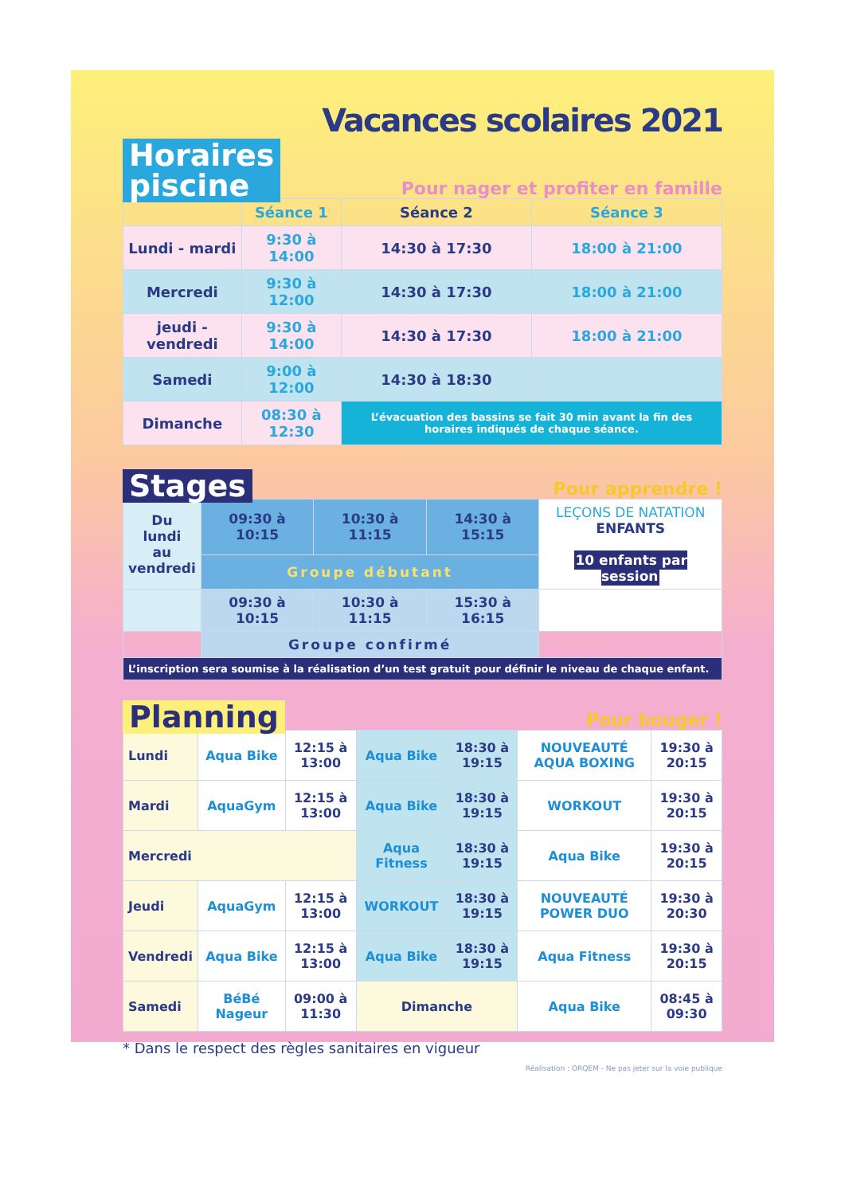Vacances scolaires 2021
Horaires
piscine
Pour nager et profiter en famille
| | Séance 1 | Séance 2 | Séance 3 |
| --- | --- | --- | --- |
| Lundi - mardi | 9:30 à 14:00 | 14:30 à 17:30 | 18:00 à 21:00 |
| Mercredi | 9:30 à 12:00 | 14:30 à 17:30 | 18:00 à 21:00 |
| jeudi - vendredi | 9:30 à 14:00 | 14:30 à 17:30 | 18:00 à 21:00 |
| Samedi | 9:00 à 12:00 | 14:30 à 18:30 | |
| Dimanche | 08:30 à 12:30 | L’évacuation des bassins se fait 30 min avant la fin des horaires indiqués de chaque séance. | |
Stages
Pour apprendre !
| Du lundi au vendredi | 09:30 à 10:15 | 10:30 à 11:15 | 14:30 à 15:15 | LEÇONS DE NATATION ENFANTS 10 enfants par session |
| | Groupe débutant | | | |
| | 09:30 à 10:15 | 10:30 à 11:15 | 15:30 à 16:15 | |
| | Groupe confirmé | | | |
| L’inscription sera soumise à la réalisation d’un test gratuit pour définir le niveau de chaque enfant. | | | | |
Planning
Pour bouger !
| Lundi | Aqua Bike | 12:15 à 13:00 | Aqua Bike | 18:30 à 19:15 | NOUVEAUTÉ AQUA BOXING | 19:30 à 20:15 |
| Mardi | AquaGym | 12:15 à 13:00 | Aqua Bike | 18:30 à 19:15 | WORKOUT | 19:30 à 20:15 |
| Mercredi | | | Aqua Fitness | 18:30 à 19:15 | Aqua Bike | 19:30 à 20:15 |
| Jeudi | AquaGym | 12:15 à 13:00 | WORKOUT | 18:30 à 19:15 | NOUVEAUTÉ POWER DUO | 19:30 à 20:30 |
| Vendredi | Aqua Bike | 12:15 à 13:00 | Aqua Bike | 18:30 à 19:15 | Aqua Fitness | 19:30 à 20:15 |
| Samedi | BéBé Nageur | 09:00 à 11:30 | Dimanche | | Aqua Bike | 08:45 à 09:30 |
* Dans le respect des règles sanitaires en vigueur
Réalisation : ORQEM - Ne pas jeter sur la voie publique